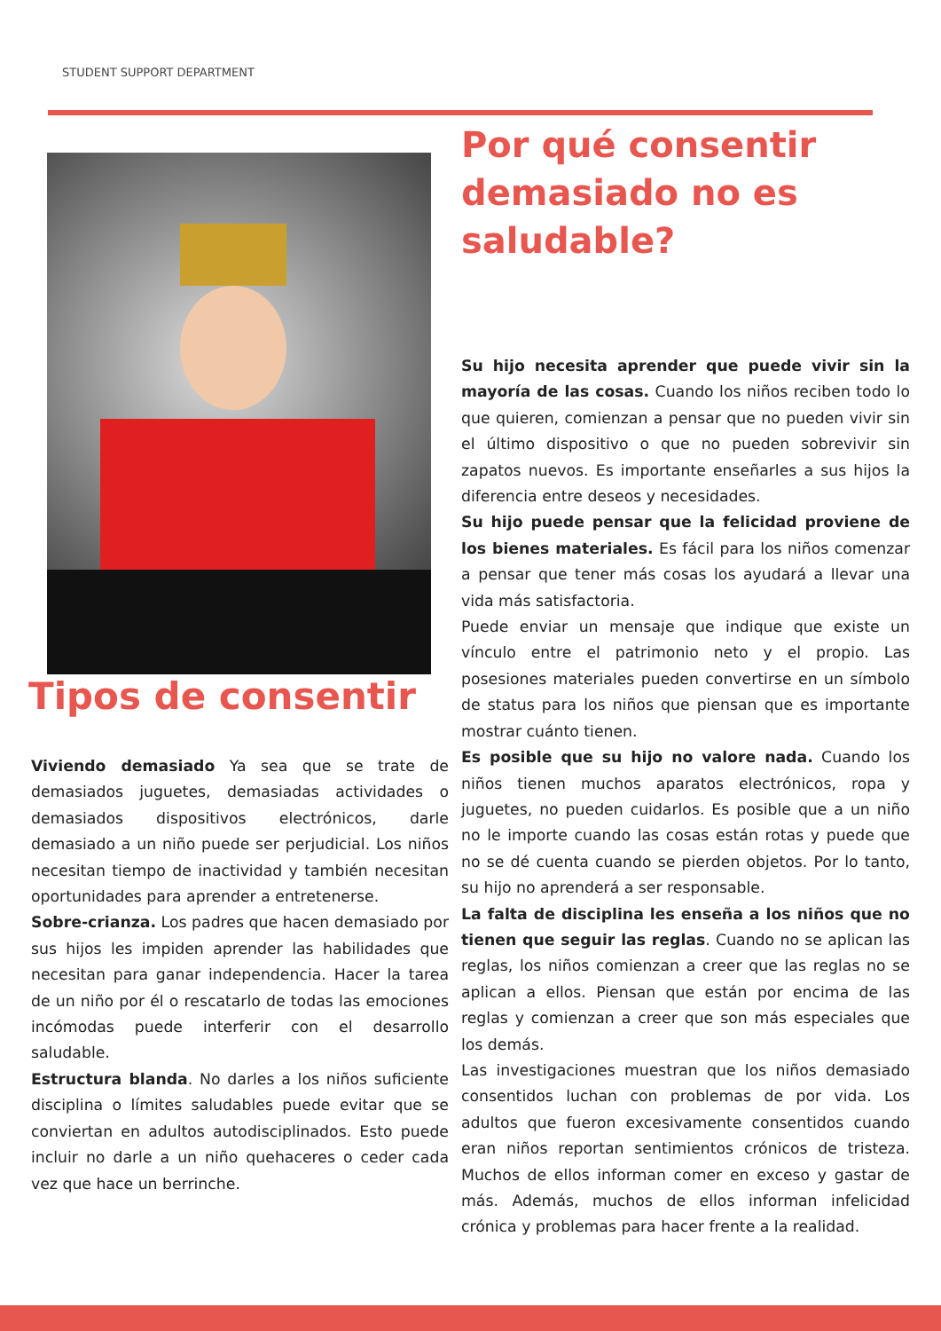STUDENT SUPPORT DEPARTMENT
Tipos de consentir
Viviendo demasiado Ya sea que se trate de demasiados juguetes, demasiadas actividades o demasiados dispositivos electrónicos, darle demasiado a un niño puede ser perjudicial. Los niños necesitan tiempo de inactividad y también necesitan oportunidades para aprender a entretenerse.
Sobre-crianza. Los padres que hacen demasiado por sus hijos les impiden aprender las habilidades que necesitan para ganar independencia. Hacer la tarea de un niño por él o rescatarlo de todas las emociones incómodas puede interferir con el desarrollo saludable.
Estructura blanda. No darles a los niños suficiente disciplina o límites saludables puede evitar que se conviertan en adultos autodisciplinados. Esto puede incluir no darle a un niño quehaceres o ceder cada vez que hace un berrinche.
Por qué consentir demasiado no es saludable?
Su hijo necesita aprender que puede vivir sin la mayoría de las cosas. Cuando los niños reciben todo lo que quieren, comienzan a pensar que no pueden vivir sin el último dispositivo o que no pueden sobrevivir sin zapatos nuevos. Es importante enseñarles a sus hijos la diferencia entre deseos y necesidades.
Su hijo puede pensar que la felicidad proviene de los bienes materiales. Es fácil para los niños comenzar a pensar que tener más cosas los ayudará a llevar una vida más satisfactoria.
Puede enviar un mensaje que indique que existe un vínculo entre el patrimonio neto y el propio. Las posesiones materiales pueden convertirse en un símbolo de status para los niños que piensan que es importante mostrar cuánto tienen.
Es posible que su hijo no valore nada. Cuando los niños tienen muchos aparatos electrónicos, ropa y juguetes, no pueden cuidarlos. Es posible que a un niño no le importe cuando las cosas están rotas y puede que no se dé cuenta cuando se pierden objetos. Por lo tanto, su hijo no aprenderá a ser responsable.
La falta de disciplina les enseña a los niños que no tienen que seguir las reglas. Cuando no se aplican las reglas, los niños comienzan a creer que las reglas no se aplican a ellos. Piensan que están por encima de las reglas y comienzan a creer que son más especiales que los demás.
Las investigaciones muestran que los niños demasiado consentidos luchan con problemas de por vida. Los adultos que fueron excesivamente consentidos cuando eran niños reportan sentimientos crónicos de tristeza. Muchos de ellos informan comer en exceso y gastar de más. Además, muchos de ellos informan infelicidad crónica y problemas para hacer frente a la realidad.